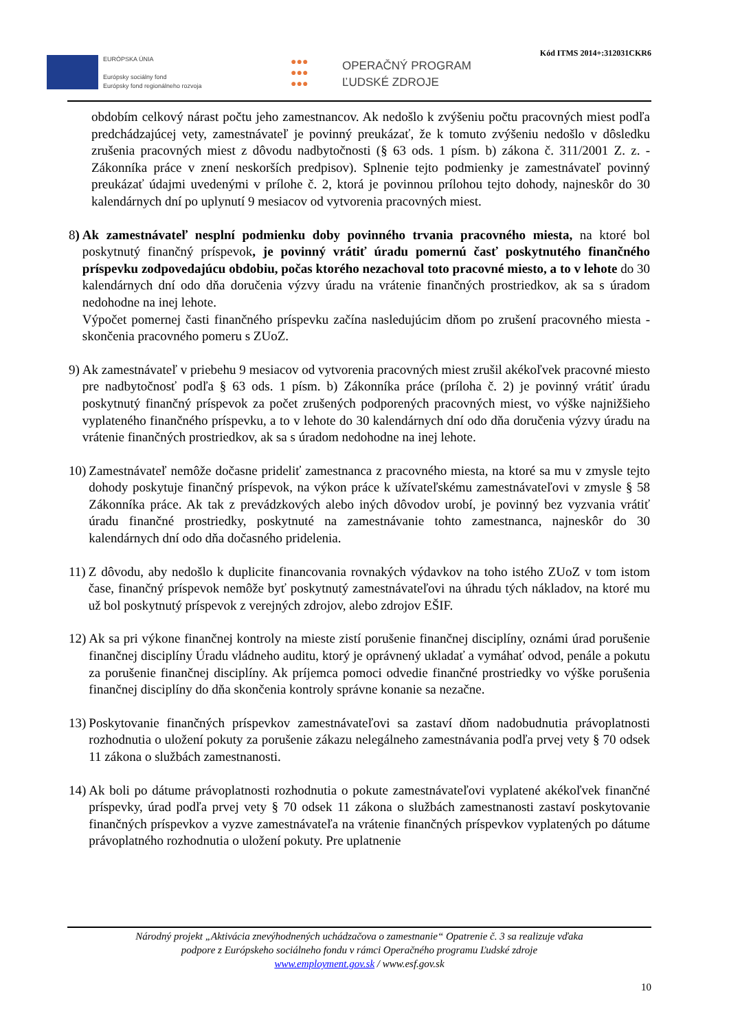EURÓPSKA ÚNIA
Európsky sociálny fond
Európsky fond regionálneho rozvoja
●●●
●●●
●●●
OPERAČNÝ PROGRAM
ĽUDSKÉ ZDROJE
Kód ITMS 2014+:312031CKR6
obdobím celkový nárast počtu jeho zamestnancov. Ak nedošlo k zvýšeniu počtu pracovných miest podľa predchádzajúcej vety, zamestnávateľ je povinný preukázať, že k tomuto zvýšeniu nedošlo v dôsledku zrušenia pracovných miest z dôvodu nadbytočnosti (§ 63 ods. 1 písm. b) zákona č. 311/2001 Z. z. - Zákonníka práce v znení neskorších predpisov). Splnenie tejto podmienky je zamestnávateľ povinný preukázať údajmi uvedenými v prílohe č. 2, ktorá je povinnou prílohou tejto dohody, najneskôr do 30 kalendárnych dní po uplynutí 9 mesiacov od vytvorenia pracovných miest.
8) Ak zamestnávateľ nesplní podmienku doby povinného trvania pracovného miesta, na ktoré bol poskytnutý finančný príspevok, je povinný vrátiť úradu pomernú časť poskytnutého finančného príspevku zodpovedajúcu obdobiu, počas ktorého nezachoval toto pracovné miesto, a to v lehote do 30 kalendárnych dní odo dňa doručenia výzvy úradu na vrátenie finančných prostriedkov, ak sa s úradom nedohodne na inej lehote.
Výpočet pomernej časti finančného príspevku začína nasledujúcim dňom po zrušení pracovného miesta - skončenia pracovného pomeru s ZUoZ.
9) Ak zamestnávateľ v priebehu 9 mesiacov od vytvorenia pracovných miest zrušil akékoľvek pracovné miesto pre nadbytočnosť podľa § 63 ods. 1 písm. b) Zákonníka práce (príloha č. 2) je povinný vrátiť úradu poskytnutý finančný príspevok za počet zrušených podporených pracovných miest, vo výške najnižšieho vyplateného finančného príspevku, a to v lehote do 30 kalendárnych dní odo dňa doručenia výzvy úradu na vrátenie finančných prostriedkov, ak sa s úradom nedohodne na inej lehote.
10) Zamestnávateľ nemôže dočasne prideliť zamestnanca z pracovného miesta, na ktoré sa mu v zmysle tejto dohody poskytuje finančný príspevok, na výkon práce k užívateľskému zamestnávateľovi v zmysle § 58 Zákonníka práce. Ak tak z prevádzkových alebo iných dôvodov urobí, je povinný bez vyzvania vrátiť úradu finančné prostriedky, poskytnuté na zamestnávanie tohto zamestnanca, najneskôr do 30 kalendárnych dní odo dňa dočasného pridelenia.
11) Z dôvodu, aby nedošlo k duplicite financovania rovnakých výdavkov na toho istého ZUoZ v tom istom čase, finančný príspevok nemôže byť poskytnutý zamestnávateľovi na úhradu tých nákladov, na ktoré mu už bol poskytnutý príspevok z verejných zdrojov, alebo zdrojov EŠIF.
12) Ak sa pri výkone finančnej kontroly na mieste zistí porušenie finančnej disciplíny, oznámi úrad porušenie finančnej disciplíny Úradu vládneho auditu, ktorý je oprávnený ukladať a vymáhať odvod, penále a pokutu za porušenie finančnej disciplíny. Ak príjemca pomoci odvedie finančné prostriedky vo výške porušenia finančnej disciplíny do dňa skončenia kontroly správne konanie sa nezačne.
13) Poskytovanie finančných príspevkov zamestnávateľovi sa zastaví dňom nadobudnutia právoplatnosti rozhodnutia o uložení pokuty za porušenie zákazu nelegálneho zamestnávania podľa prvej vety § 70 odsek 11 zákona o službách zamestnanosti.
14) Ak boli po dátume právoplatnosti rozhodnutia o pokute zamestnávateľovi vyplatené akékoľvek finančné príspevky, úrad podľa prvej vety § 70 odsek 11 zákona o službách zamestnanosti zastaví poskytovanie finančných príspevkov a vyzve zamestnávateľa na vrátenie finančných príspevkov vyplatených po dátume právoplatného rozhodnutia o uložení pokuty. Pre uplatnenie
Národný projekt „Aktivácia znevýhodnených uchádzačova o zamestnanie“ Opatrenie č. 3 sa realizuje vďaka
podpore z Európskeho sociálneho fondu v rámci Operačného programu Ľudské zdroje
www.employment.gov.sk / www.esf.gov.sk
10